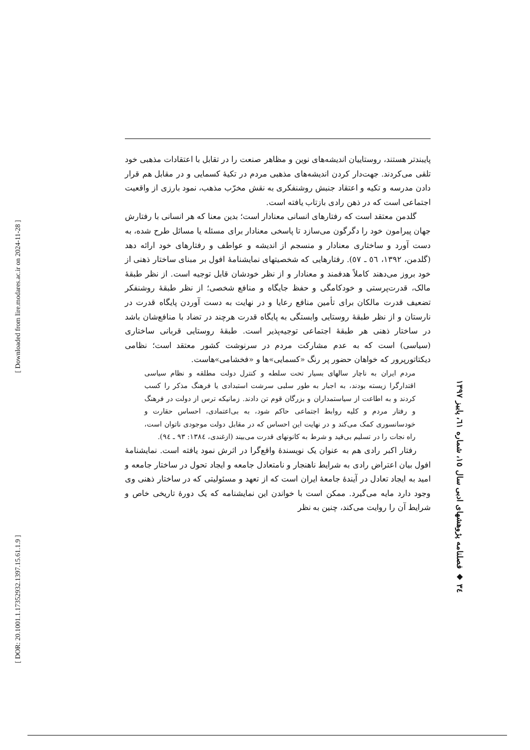پایبندتر هستند، روستاییان اندیشه‌های نوین و مظاهر صنعت را در تقابل با اعتقادات مذهبی خود تلقی می‌کردند. جهت‌دار کردن اندیشه‌های مذهبی مردم در تکیهٔ کسمایی و در مقابل هم قرار دادن مدرسه و تکیه و اعتقاد جنبش روشنفکری به نقش مخرّب مذهب، نمود بارزی از واقعیت اجتماعی است که در ذهن رادی بازتاب یافته است.
گلدمن معتقد است که رفتارهای انسانی معنادار است؛ بدین معنا که هر انسانی با رفتارش جهان پیرامون خود را دگرگون می‌سازد تا پاسخی معنادار برای مسئله یا مسائل طرح شده، به دست آورد و ساختاری معنادار و منسجم از اندیشه و عواطف و رفتارهای خود ارائه دهد (گلدمن، ۱۳۹۲، ٥٦ ـ ٥٧). رفتارهایی که شخصیتهای نمایشنامهٔ افول بر مبنای ساختار ذهنی از خود بروز می‌دهند کاملاً هدفمند و معنادار و از نظر خودشان قابل توجیه است. از نظر طبقهٔ مالک، قدرت‌پرستی و خودکامگی و حفظ جایگاه و منافع شخصی؛ از نظر طبقهٔ روشنفکر تضعیف قدرت مالکان برای تأمین منافع رعایا و در نهایت به دست آوردن پایگاه قدرت در نارستان و از نظر طبقهٔ روستایی وابستگی به پایگاه قدرت هرچند در تضاد با منافع‌شان باشد در ساختار ذهنی هر طبقهٔ اجتماعی توجیه‌پذیر است. طبقهٔ روستایی قربانی ساختاری (سیاسی) است که به عدم مشارکت مردم در سرنوشت کشور معتقد است؛ نظامی دیکتاتورپرور که خواهان حضور پر رنگ «کسمایی»ها و «فخشامی»هاست.
مردم ایران به ناچار سالهای بسیار تحت سلطه و کنترل دولت مطلقه و نظام سیاسی اقتدارگرا زیسته بودند، به اجبار به طور سلبی سرشت استبدادی یا فرهنگ مذکر را کسب کردند و به اطاعت از سیاستمداران و بزرگان قوم تن دادند. زمانیکه ترس از دولت در فرهنگ و رفتار مردم و کلیه روابط اجتماعی حاکم شود، به بی‌اعتمادی، احساس حقارت و خودسانسوری کمک می‌کند و در نهایت این احساس که در مقابل دولت موجودی ناتوان است، راه نجات را در تسلیم بی‌قید و شرط به کانونهای قدرت می‌بیند (ازغندی، ۱۳۸٤: ۹۳ ـ ۹٤).
رفتار اکبر رادی هم به عنوان یک نویسندهٔ واقع‌گرا در اثرش نمود یافته است. نمایشنامهٔ افول بیان اعتراض رادی به شرایط ناهنجار و نامتعادل جامعه و ایجاد تحول در ساختار جامعه و امید به ایجاد تعادل در آیندهٔ جامعهٔ ایران است که از تعهد و مسئولیتی که در ساختار ذهنی وی وجود دارد مایه می‌گیرد. ممکن است با خواندن این نمایشنامه که یک دورهٔ تاریخی خاص و شرایط آن را روایت می‌کند، چنین به نظر
۳٤ ◆ فصلنامه پژوهشهای ادبی سال ۱٥، شماره ٦۱، پاییز ۱۳۹۷
[ Downloaded from lire.modares.ac.ir on 2024-11-28 ]
[ DOR: 20.1001.1.17352932.1397.15.61.1.9 ]